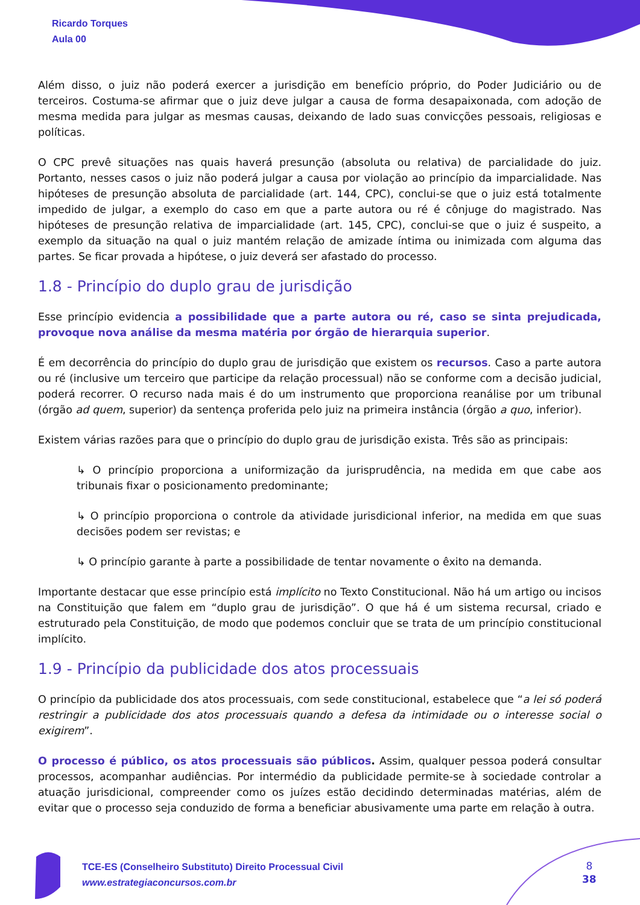Ricardo Torques
Aula 00
Além disso, o juiz não poderá exercer a jurisdição em benefício próprio, do Poder Judiciário ou de terceiros. Costuma-se afirmar que o juiz deve julgar a causa de forma desapaixonada, com adoção de mesma medida para julgar as mesmas causas, deixando de lado suas convicções pessoais, religiosas e políticas.
O CPC prevê situações nas quais haverá presunção (absoluta ou relativa) de parcialidade do juiz. Portanto, nesses casos o juiz não poderá julgar a causa por violação ao princípio da imparcialidade. Nas hipóteses de presunção absoluta de parcialidade (art. 144, CPC), conclui-se que o juiz está totalmente impedido de julgar, a exemplo do caso em que a parte autora ou ré é cônjuge do magistrado. Nas hipóteses de presunção relativa de imparcialidade (art. 145, CPC), conclui-se que o juiz é suspeito, a exemplo da situação na qual o juiz mantém relação de amizade íntima ou inimizada com alguma das partes. Se ficar provada a hipótese, o juiz deverá ser afastado do processo.
1.8 - Princípio do duplo grau de jurisdição
Esse princípio evidencia a possibilidade que a parte autora ou ré, caso se sinta prejudicada, provoque nova análise da mesma matéria por órgão de hierarquia superior.
É em decorrência do princípio do duplo grau de jurisdição que existem os recursos. Caso a parte autora ou ré (inclusive um terceiro que participe da relação processual) não se conforme com a decisão judicial, poderá recorrer. O recurso nada mais é do um instrumento que proporciona reanálise por um tribunal (órgão ad quem, superior) da sentença proferida pelo juiz na primeira instância (órgão a quo, inferior).
Existem várias razões para que o princípio do duplo grau de jurisdição exista. Três são as principais:
↳ O princípio proporciona a uniformização da jurisprudência, na medida em que cabe aos tribunais fixar o posicionamento predominante;
↳ O princípio proporciona o controle da atividade jurisdicional inferior, na medida em que suas decisões podem ser revistas; e
↳ O princípio garante à parte a possibilidade de tentar novamente o êxito na demanda.
Importante destacar que esse princípio está implícito no Texto Constitucional. Não há um artigo ou incisos na Constituição que falem em “duplo grau de jurisdição”. O que há é um sistema recursal, criado e estruturado pela Constituição, de modo que podemos concluir que se trata de um princípio constitucional implícito.
1.9 - Princípio da publicidade dos atos processuais
O princípio da publicidade dos atos processuais, com sede constitucional, estabelece que “a lei só poderá restringir a publicidade dos atos processuais quando a defesa da intimidade ou o interesse social o exigirem”.
O processo é público, os atos processuais são públicos. Assim, qualquer pessoa poderá consultar processos, acompanhar audiências. Por intermédio da publicidade permite-se à sociedade controlar a atuação jurisdicional, compreender como os juízes estão decidindo determinadas matérias, além de evitar que o processo seja conduzido de forma a beneficiar abusivamente uma parte em relação à outra.
TCE-ES (Conselheiro Substituto) Direito Processual Civil
www.estrategiaconcursos.com.br
8
38